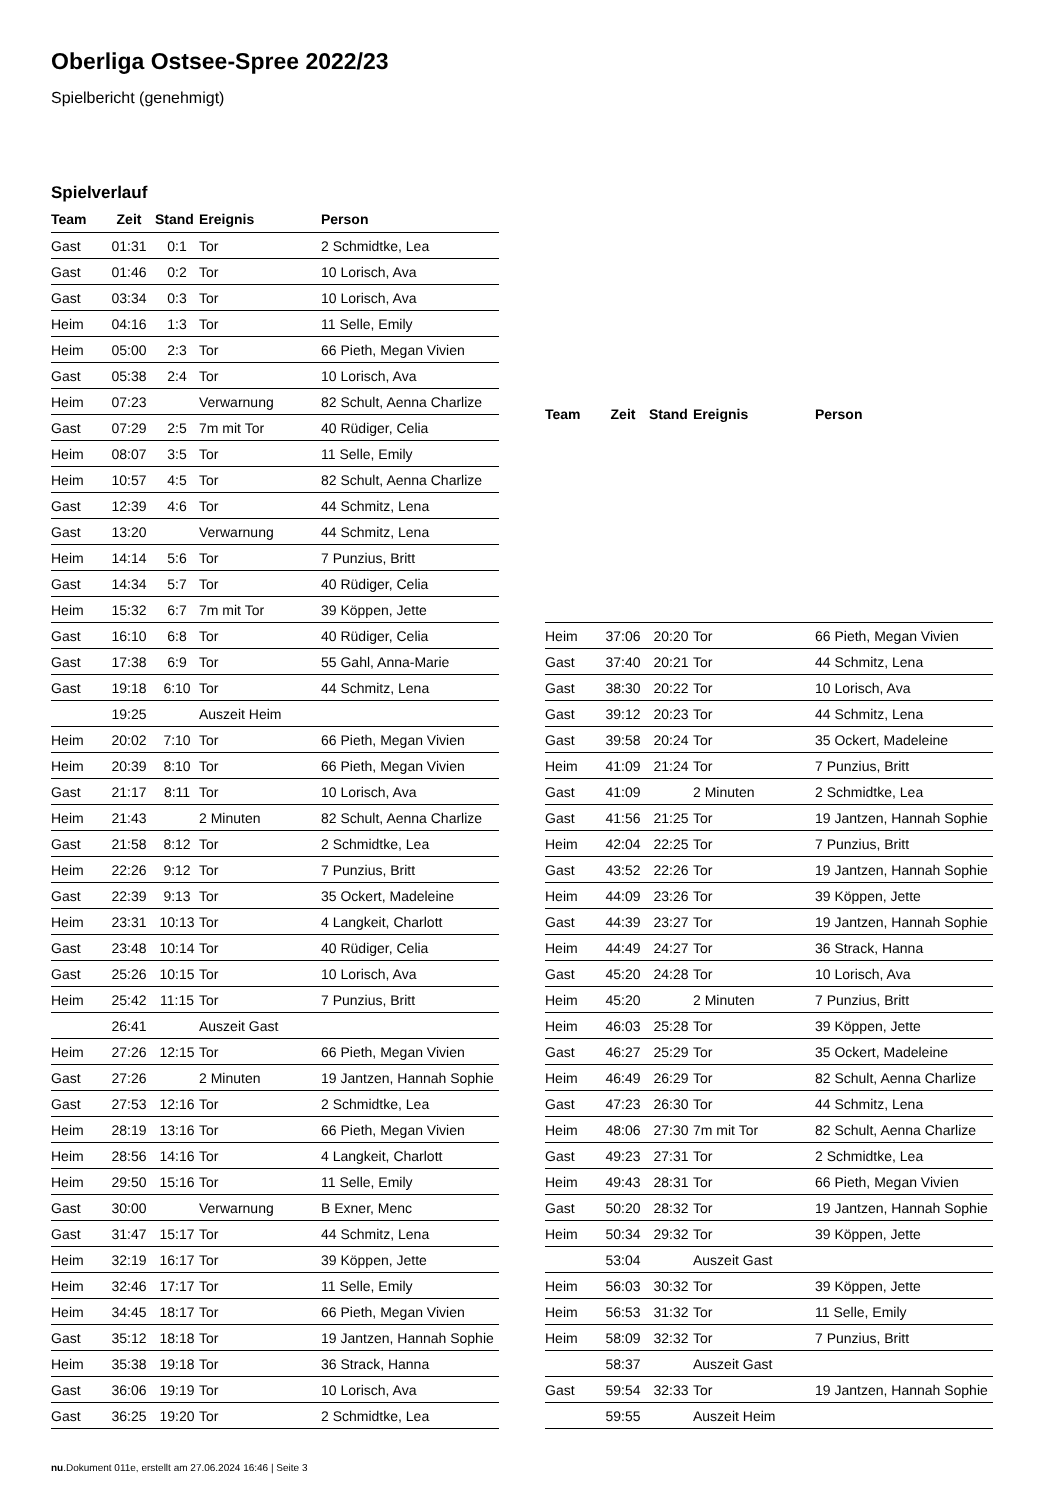Oberliga Ostsee-Spree 2022/23
Spielbericht (genehmigt)
Spielverlauf
| Team | Zeit | Stand | Ereignis | Person |
| --- | --- | --- | --- | --- |
| Gast | 01:31 | 0:1 | Tor | 2 Schmidtke, Lea |
| Gast | 01:46 | 0:2 | Tor | 10 Lorisch, Ava |
| Gast | 03:34 | 0:3 | Tor | 10 Lorisch, Ava |
| Heim | 04:16 | 1:3 | Tor | 11 Selle, Emily |
| Heim | 05:00 | 2:3 | Tor | 66 Pieth, Megan Vivien |
| Gast | 05:38 | 2:4 | Tor | 10 Lorisch, Ava |
| Heim | 07:23 | | Verwarnung | 82 Schult, Aenna Charlize |
| Gast | 07:29 | 2:5 | 7m mit Tor | 40 Rüdiger, Celia |
| Heim | 08:07 | 3:5 | Tor | 11 Selle, Emily |
| Heim | 10:57 | 4:5 | Tor | 82 Schult, Aenna Charlize |
| Gast | 12:39 | 4:6 | Tor | 44 Schmitz, Lena |
| Gast | 13:20 | | Verwarnung | 44 Schmitz, Lena |
| Heim | 14:14 | 5:6 | Tor | 7 Punzius, Britt |
| Gast | 14:34 | 5:7 | Tor | 40 Rüdiger, Celia |
| Heim | 15:32 | 6:7 | 7m mit Tor | 39 Köppen, Jette |
| Gast | 16:10 | 6:8 | Tor | 40 Rüdiger, Celia |
| Gast | 17:38 | 6:9 | Tor | 55 Gahl, Anna-Marie |
| Gast | 19:18 | 6:10 | Tor | 44 Schmitz, Lena |
| | 19:25 | | Auszeit Heim | |
| Heim | 20:02 | 7:10 | Tor | 66 Pieth, Megan Vivien |
| Heim | 20:39 | 8:10 | Tor | 66 Pieth, Megan Vivien |
| Gast | 21:17 | 8:11 | Tor | 10 Lorisch, Ava |
| Heim | 21:43 | | 2 Minuten | 82 Schult, Aenna Charlize |
| Gast | 21:58 | 8:12 | Tor | 2 Schmidtke, Lea |
| Heim | 22:26 | 9:12 | Tor | 7 Punzius, Britt |
| Gast | 22:39 | 9:13 | Tor | 35 Ockert, Madeleine |
| Heim | 23:31 | 10:13 | Tor | 4 Langkeit, Charlott |
| Gast | 23:48 | 10:14 | Tor | 40 Rüdiger, Celia |
| Gast | 25:26 | 10:15 | Tor | 10 Lorisch, Ava |
| Heim | 25:42 | 11:15 | Tor | 7 Punzius, Britt |
| | 26:41 | | Auszeit Gast | |
| Heim | 27:26 | 12:15 | Tor | 66 Pieth, Megan Vivien |
| Gast | 27:26 | | 2 Minuten | 19 Jantzen, Hannah Sophie |
| Gast | 27:53 | 12:16 | Tor | 2 Schmidtke, Lea |
| Heim | 28:19 | 13:16 | Tor | 66 Pieth, Megan Vivien |
| Heim | 28:56 | 14:16 | Tor | 4 Langkeit, Charlott |
| Heim | 29:50 | 15:16 | Tor | 11 Selle, Emily |
| Gast | 30:00 | | Verwarnung | B Exner, Menc |
| Gast | 31:47 | 15:17 | Tor | 44 Schmitz, Lena |
| Heim | 32:19 | 16:17 | Tor | 39 Köppen, Jette |
| Heim | 32:46 | 17:17 | Tor | 11 Selle, Emily |
| Heim | 34:45 | 18:17 | Tor | 66 Pieth, Megan Vivien |
| Gast | 35:12 | 18:18 | Tor | 19 Jantzen, Hannah Sophie |
| Heim | 35:38 | 19:18 | Tor | 36 Strack, Hanna |
| Gast | 36:06 | 19:19 | Tor | 10 Lorisch, Ava |
| Gast | 36:25 | 19:20 | Tor | 2 Schmidtke, Lea |
| Team | Zeit | Stand | Ereignis | Person |
| --- | --- | --- | --- | --- |
| Heim | 37:06 | 20:20 | Tor | 66 Pieth, Megan Vivien |
| Gast | 37:40 | 20:21 | Tor | 44 Schmitz, Lena |
| Gast | 38:30 | 20:22 | Tor | 10 Lorisch, Ava |
| Gast | 39:12 | 20:23 | Tor | 44 Schmitz, Lena |
| Gast | 39:58 | 20:24 | Tor | 35 Ockert, Madeleine |
| Heim | 41:09 | 21:24 | Tor | 7 Punzius, Britt |
| Gast | 41:09 | | 2 Minuten | 2 Schmidtke, Lea |
| Gast | 41:56 | 21:25 | Tor | 19 Jantzen, Hannah Sophie |
| Heim | 42:04 | 22:25 | Tor | 7 Punzius, Britt |
| Gast | 43:52 | 22:26 | Tor | 19 Jantzen, Hannah Sophie |
| Heim | 44:09 | 23:26 | Tor | 39 Köppen, Jette |
| Gast | 44:39 | 23:27 | Tor | 19 Jantzen, Hannah Sophie |
| Heim | 44:49 | 24:27 | Tor | 36 Strack, Hanna |
| Gast | 45:20 | 24:28 | Tor | 10 Lorisch, Ava |
| Heim | 45:20 | | 2 Minuten | 7 Punzius, Britt |
| Heim | 46:03 | 25:28 | Tor | 39 Köppen, Jette |
| Gast | 46:27 | 25:29 | Tor | 35 Ockert, Madeleine |
| Heim | 46:49 | 26:29 | Tor | 82 Schult, Aenna Charlize |
| Gast | 47:23 | 26:30 | Tor | 44 Schmitz, Lena |
| Heim | 48:06 | 27:30 | 7m mit Tor | 82 Schult, Aenna Charlize |
| Gast | 49:23 | 27:31 | Tor | 2 Schmidtke, Lea |
| Heim | 49:43 | 28:31 | Tor | 66 Pieth, Megan Vivien |
| Gast | 50:20 | 28:32 | Tor | 19 Jantzen, Hannah Sophie |
| Heim | 50:34 | 29:32 | Tor | 39 Köppen, Jette |
| | 53:04 | | Auszeit Gast | |
| Heim | 56:03 | 30:32 | Tor | 39 Köppen, Jette |
| Heim | 56:53 | 31:32 | Tor | 11 Selle, Emily |
| Heim | 58:09 | 32:32 | Tor | 7 Punzius, Britt |
| | 58:37 | | Auszeit Gast | |
| Gast | 59:54 | 32:33 | Tor | 19 Jantzen, Hannah Sophie |
| | 59:55 | | Auszeit Heim | |
nu.Dokument 011e, erstellt am 27.06.2024 16:46 | Seite 3